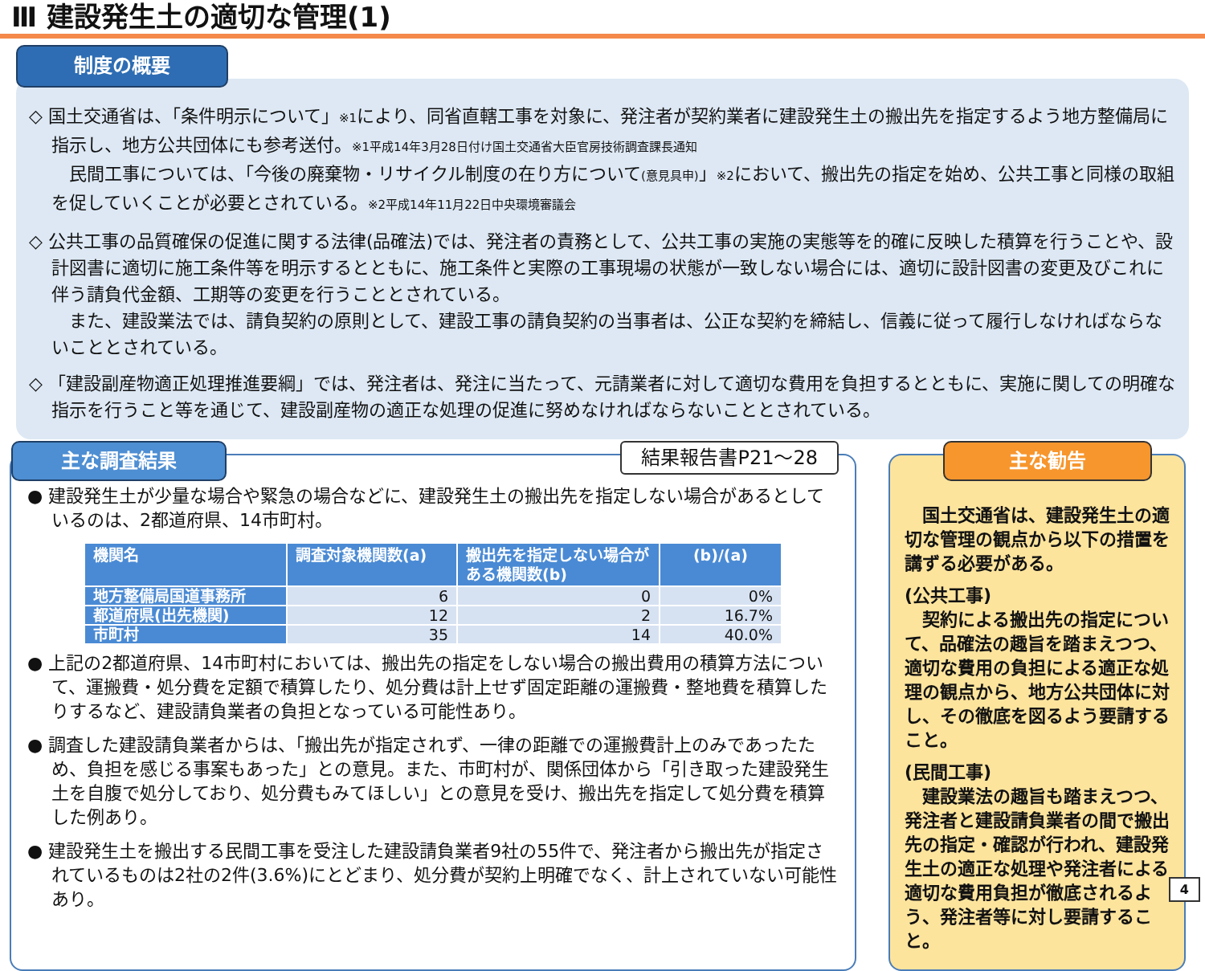Ⅲ 建設発生土の適切な管理(1)
制度の概要
◇ 国土交通省は、「条件明示について」※1により、同省直轄工事を対象に、発注者が契約業者に建設発生土の搬出先を指定するよう地方整備局に指示し、地方公共団体にも参考送付。※1平成14年3月28日付け国土交通省大臣官房技術調査課長通知
　民間工事については、「今後の廃棄物・リサイクル制度の在り方について(意見具申)」※2において、搬出先の指定を始め、公共工事と同様の取組を促していくことが必要とされている。※2平成14年11月22日中央環境審議会
◇ 公共工事の品質確保の促進に関する法律(品確法)では、発注者の責務として、公共工事の実施の実態等を的確に反映した積算を行うことや、設計図書に適切に施工条件等を明示するとともに、施工条件と実際の工事現場の状態が一致しない場合には、適切に設計図書の変更及びこれに伴う請負代金額、工期等の変更を行うこととされている。
　また、建設業法では、請負契約の原則として、建設工事の請負契約の当事者は、公正な契約を締結し、信義に従って履行しなければならないこととされている。
◇ 「建設副産物適正処理推進要綱」では、発注者は、発注に当たって、元請業者に対して適切な費用を負担するとともに、実施に関しての明確な指示を行うこと等を通じて、建設副産物の適正な処理の促進に努めなければならないこととされている。
主な調査結果 結果報告書P21～28
● 建設発生土が少量な場合や緊急の場合などに、建設発生土の搬出先を指定しない場合があるとしているのは、2都道府県、14市町村。
| 機関名 | 調査対象機関数(a) | 搬出先を指定しない場合がある機関数(b) | (b)/(a) |
| --- | --- | --- | --- |
| 地方整備局国道事務所 | 6 | 0 | 0% |
| 都道府県(出先機関) | 12 | 2 | 16.7% |
| 市町村 | 35 | 14 | 40.0% |
● 上記の2都道府県、14市町村においては、搬出先の指定をしない場合の搬出費用の積算方法について、運搬費・処分費を定額で積算したり、処分費は計上せず固定距離の運搬費・整地費を積算したりするなど、建設請負業者の負担となっている可能性あり。
● 調査した建設請負業者からは、「搬出先が指定されず、一律の距離での運搬費計上のみであったため、負担を感じる事案もあった」との意見。また、市町村が、関係団体から「引き取った建設発生土を自腹で処分しており、処分費もみてほしい」との意見を受け、搬出先を指定して処分費を積算した例あり。
● 建設発生土を搬出する民間工事を受注した建設請負業者9社の55件で、発注者から搬出先が指定されているものは2社の2件(3.6%)にとどまり、処分費が契約上明確でなく、計上されていない可能性あり。
主な勧告
　国土交通省は、建設発生土の適切な管理の観点から以下の措置を講ずる必要がある。
(公共工事)
　契約による搬出先の指定について、品確法の趣旨を踏まえつつ、適切な費用の負担による適正な処理の観点から、地方公共団体に対し、その徹底を図るよう要請すること。
(民間工事)
　建設業法の趣旨も踏まえつつ、発注者と建設請負業者の間で搬出先の指定・確認が行われ、建設発生土の適正な処理や発注者による適切な費用負担が徹底されるよう、発注者等に対し要請すること。
4